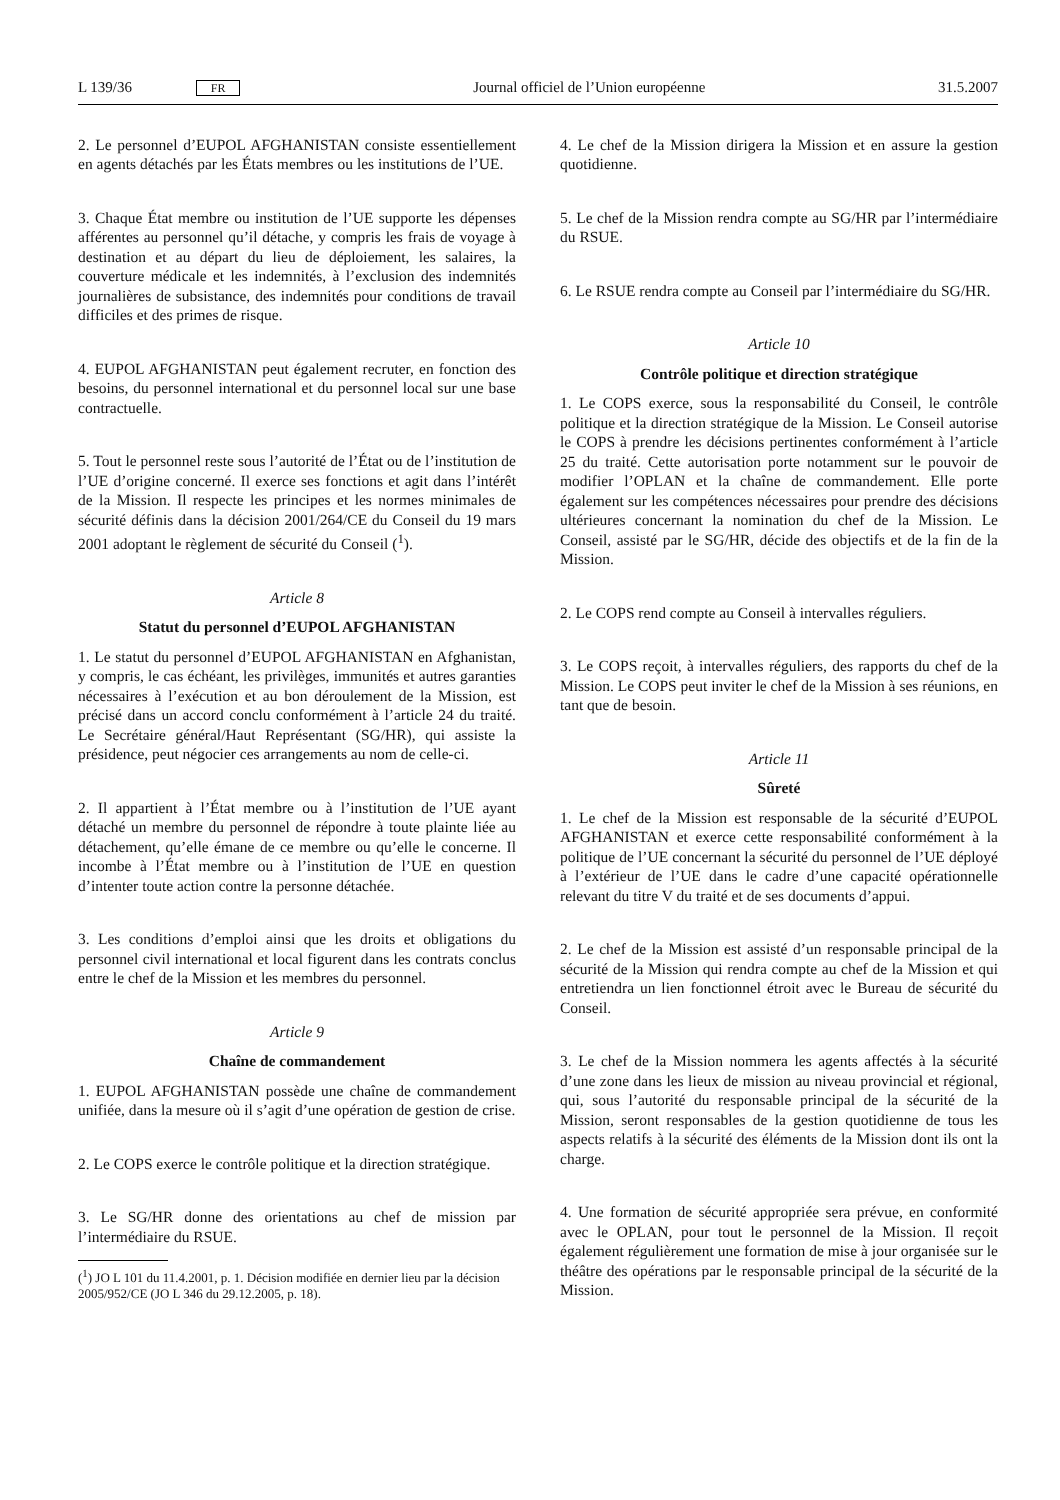L 139/36 FR Journal officiel de l’Union européenne 31.5.2007
2. Le personnel d’EUPOL AFGHANISTAN consiste essentiellement en agents détachés par les États membres ou les institutions de l’UE.
3. Chaque État membre ou institution de l’UE supporte les dépenses afférentes au personnel qu’il détache, y compris les frais de voyage à destination et au départ du lieu de déploiement, les salaires, la couverture médicale et les indemnités, à l’exclusion des indemnités journalières de subsistance, des indemnités pour conditions de travail difficiles et des primes de risque.
4. EUPOL AFGHANISTAN peut également recruter, en fonction des besoins, du personnel international et du personnel local sur une base contractuelle.
5. Tout le personnel reste sous l’autorité de l’État ou de l’institution de l’UE d’origine concerné. Il exerce ses fonctions et agit dans l’intérêt de la Mission. Il respecte les principes et les normes minimales de sécurité définis dans la décision 2001/264/CE du Conseil du 19 mars 2001 adoptant le règlement de sécurité du Conseil (<sup>1</sup>).
Article 8
Statut du personnel d’EUPOL AFGHANISTAN
1. Le statut du personnel d’EUPOL AFGHANISTAN en Afghanistan, y compris, le cas échéant, les privilèges, immunités et autres garanties nécessaires à l’exécution et au bon déroulement de la Mission, est précisé dans un accord conclu conformément à l’article 24 du traité. Le Secrétaire général/Haut Représentant (SG/HR), qui assiste la présidence, peut négocier ces arrangements au nom de celle-ci.
2. Il appartient à l’État membre ou à l’institution de l’UE ayant détaché un membre du personnel de répondre à toute plainte liée au détachement, qu’elle émane de ce membre ou qu’elle le concerne. Il incombe à l’État membre ou à l’institution de l’UE en question d’intenter toute action contre la personne détachée.
3. Les conditions d’emploi ainsi que les droits et obligations du personnel civil international et local figurent dans les contrats conclus entre le chef de la Mission et les membres du personnel.
Article 9
Chaîne de commandement
1. EUPOL AFGHANISTAN possède une chaîne de commandement unifiée, dans la mesure où il s’agit d’une opération de gestion de crise.
2. Le COPS exerce le contrôle politique et la direction stratégique.
3. Le SG/HR donne des orientations au chef de mission par l’intermédiaire du RSUE.
(<sup>1</sup>) JO L 101 du 11.4.2001, p. 1. Décision modifiée en dernier lieu par la décision 2005/952/CE (JO L 346 du 29.12.2005, p. 18).
4. Le chef de la Mission dirigera la Mission et en assure la gestion quotidienne.
5. Le chef de la Mission rendra compte au SG/HR par l’intermédiaire du RSUE.
6. Le RSUE rendra compte au Conseil par l’intermédiaire du SG/HR.
Article 10
Contrôle politique et direction stratégique
1. Le COPS exerce, sous la responsabilité du Conseil, le contrôle politique et la direction stratégique de la Mission. Le Conseil autorise le COPS à prendre les décisions pertinentes conformément à l’article 25 du traité. Cette autorisation porte notamment sur le pouvoir de modifier l’OPLAN et la chaîne de commandement. Elle porte également sur les compétences nécessaires pour prendre des décisions ultérieures concernant la nomination du chef de la Mission. Le Conseil, assisté par le SG/HR, décide des objectifs et de la fin de la Mission.
2. Le COPS rend compte au Conseil à intervalles réguliers.
3. Le COPS reçoit, à intervalles réguliers, des rapports du chef de la Mission. Le COPS peut inviter le chef de la Mission à ses réunions, en tant que de besoin.
Article 11
Sûreté
1. Le chef de la Mission est responsable de la sécurité d’EUPOL AFGHANISTAN et exerce cette responsabilité conformément à la politique de l’UE concernant la sécurité du personnel de l’UE déployé à l’extérieur de l’UE dans le cadre d’une capacité opérationnelle relevant du titre V du traité et de ses documents d’appui.
2. Le chef de la Mission est assisté d’un responsable principal de la sécurité de la Mission qui rendra compte au chef de la Mission et qui entretiendra un lien fonctionnel étroit avec le Bureau de sécurité du Conseil.
3. Le chef de la Mission nommera les agents affectés à la sécurité d’une zone dans les lieux de mission au niveau provincial et régional, qui, sous l’autorité du responsable principal de la sécurité de la Mission, seront responsables de la gestion quotidienne de tous les aspects relatifs à la sécurité des éléments de la Mission dont ils ont la charge.
4. Une formation de sécurité appropriée sera prévue, en conformité avec le OPLAN, pour tout le personnel de la Mission. Il reçoit également régulièrement une formation de mise à jour organisée sur le théâtre des opérations par le responsable principal de la sécurité de la Mission.